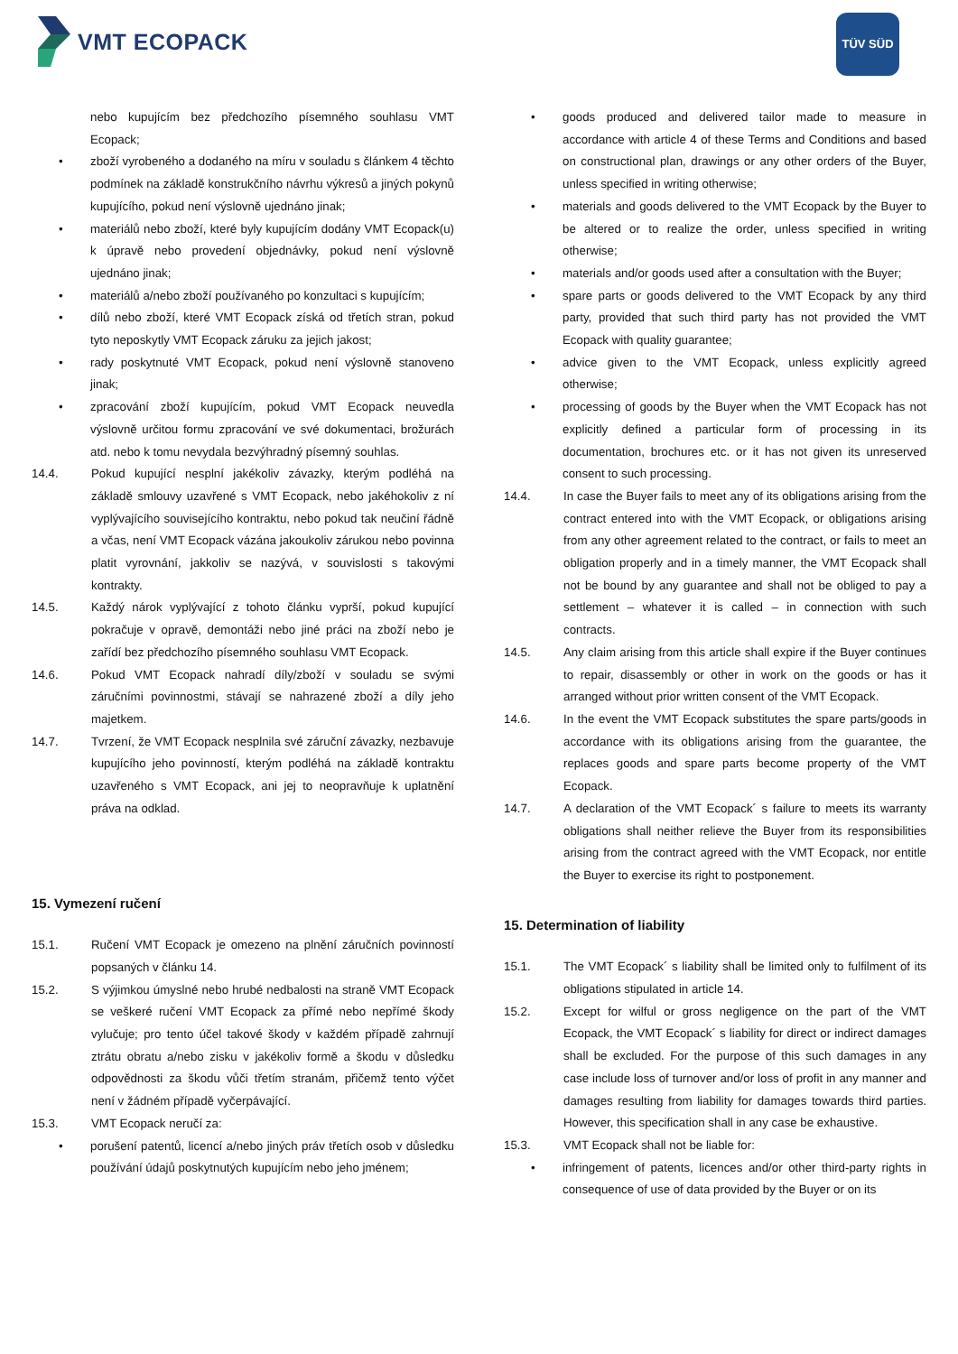VMT ECOPACK TÜV SÜD
nebo kupujícím bez předchozího písemného souhlasu VMT Ecopack;
• zboží vyrobeného a dodaného na míru v souladu s článkem 4 těchto podmínek na základě konstrukčního návrhu výkresů a jiných pokynů kupujícího, pokud není výslovně ujednáno jinak;
• materiálů nebo zboží, které byly kupujícím dodány VMT Ecopack(u) k úpravě nebo provedení objednávky, pokud není výslovně ujednáno jinak;
• materiálů a/nebo zboží používaného po konzultaci s kupujícím;
• dílů nebo zboží, které VMT Ecopack získá od třetích stran, pokud tyto neposkytly VMT Ecopack záruku za jejich jakost;
• rady poskytnuté VMT Ecopack, pokud není výslovně stanoveno jinak;
• zpracování zboží kupujícím, pokud VMT Ecopack neuvedla výslovně určitou formu zpracování ve své dokumentaci, brožurách atd. nebo k tomu nevydala bezvýhradný písemný souhlas.
14.4. Pokud kupující nesplní jakékoliv závazky, kterým podléhá na základě smlouvy uzavřené s VMT Ecopack, nebo jakéhokoliv z ní vyplývajícího souvisejícího kontraktu, nebo pokud tak neučiní řádně a včas, není VMT Ecopack vázána jakoukoliv zárukou nebo povinna platit vyrovnání, jakkoliv se nazývá, v souvislosti s takovými kontrakty.
14.5. Každý nárok vyplývající z tohoto článku vyprší, pokud kupující pokračuje v opravě, demontáži nebo jiné práci na zboží nebo je zařídí bez předchozího písemného souhlasu VMT Ecopack.
14.6. Pokud VMT Ecopack nahradí díly/zboží v souladu se svými záručními povinnostmi, stávají se nahrazené zboží a díly jeho majetkem.
14.7. Tvrzení, že VMT Ecopack nesplnila své záruční závazky, nezbavuje kupujícího jeho povinností, kterým podléhá na základě kontraktu uzavřeného s VMT Ecopack, ani jej to neopravňuje k uplatnění práva na odklad.
15. Vymezení ručení
15.1. Ručení VMT Ecopack je omezeno na plnění záručních povinností popsaných v článku 14.
15.2. S výjimkou úmyslné nebo hrubé nedbalosti na straně VMT Ecopack se veškeré ručení VMT Ecopack za přímé nebo nepřímé škody vylučuje; pro tento účel takové škody v každém případě zahrnují ztrátu obratu a/nebo zisku v jakékoliv formě a škodu v důsledku odpovědnosti za škodu vůči třetím stranám, přičemž tento výčet není v žádném případě vyčerpávající.
15.3. VMT Ecopack neručí za:
• porušení patentů, licencí a/nebo jiných práv třetích osob v důsledku používání údajů poskytnutých kupujícím nebo jeho jménem;
• goods produced and delivered tailor made to measure in accordance with article 4 of these Terms and Conditions and based on constructional plan, drawings or any other orders of the Buyer, unless specified in writing otherwise;
• materials and goods delivered to the VMT Ecopack by the Buyer to be altered or to realize the order, unless specified in writing otherwise;
• materials and/or goods used after a consultation with the Buyer;
• spare parts or goods delivered to the VMT Ecopack by any third party, provided that such third party has not provided the VMT Ecopack with quality guarantee;
• advice given to the VMT Ecopack, unless explicitly agreed otherwise;
• processing of goods by the Buyer when the VMT Ecopack has not explicitly defined a particular form of processing in its documentation, brochures etc. or it has not given its unreserved consent to such processing.
14.4. In case the Buyer fails to meet any of its obligations arising from the contract entered into with the VMT Ecopack, or obligations arising from any other agreement related to the contract, or fails to meet an obligation properly and in a timely manner, the VMT Ecopack shall not be bound by any guarantee and shall not be obliged to pay a settlement – whatever it is called – in connection with such contracts.
14.5. Any claim arising from this article shall expire if the Buyer continues to repair, disassembly or other in work on the goods or has it arranged without prior written consent of the VMT Ecopack.
14.6. In the event the VMT Ecopack substitutes the spare parts/goods in accordance with its obligations arising from the guarantee, the replaces goods and spare parts become property of the VMT Ecopack.
14.7. A declaration of the VMT Ecopack´ s failure to meets its warranty obligations shall neither relieve the Buyer from its responsibilities arising from the contract agreed with the VMT Ecopack, nor entitle the Buyer to exercise its right to postponement.
15. Determination of liability
15.1. The VMT Ecopack´ s liability shall be limited only to fulfilment of its obligations stipulated in article 14.
15.2. Except for wilful or gross negligence on the part of the VMT Ecopack, the VMT Ecopack´ s liability for direct or indirect damages shall be excluded. For the purpose of this such damages in any case include loss of turnover and/or loss of profit in any manner and damages resulting from liability for damages towards third parties. However, this specification shall in any case be exhaustive.
15.3. VMT Ecopack shall not be liable for:
• infringement of patents, licences and/or other third-party rights in consequence of use of data provided by the Buyer or on its